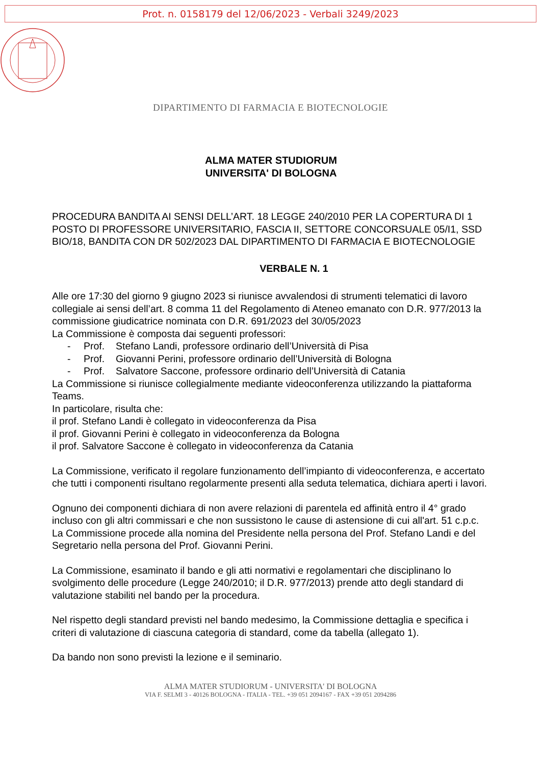Prot. n. 0158179 del 12/06/2023 - Verbali 3249/2023
DIPARTIMENTO DI FARMACIA E BIOTECNOLOGIE
ALMA MATER STUDIORUM
UNIVERSITA' DI BOLOGNA
PROCEDURA BANDITA AI SENSI DELL’ART. 18 LEGGE 240/2010 PER LA COPERTURA DI 1 POSTO DI PROFESSORE UNIVERSITARIO, FASCIA II, SETTORE CONCORSUALE 05/I1, SSD BIO/18, BANDITA CON DR 502/2023 DAL DIPARTIMENTO DI FARMACIA E BIOTECNOLOGIE
VERBALE N. 1
Alle ore 17:30 del giorno 9 giugno 2023 si riunisce avvalendosi di strumenti telematici di lavoro collegiale ai sensi dell’art. 8 comma 11 del Regolamento di Ateneo emanato con D.R. 977/2013 la commissione giudicatrice nominata con D.R. 691/2023 del 30/05/2023
La Commissione è composta dai seguenti professori:
- Prof. Stefano Landi, professore ordinario dell’Università di Pisa
- Prof. Giovanni Perini, professore ordinario dell’Università di Bologna
- Prof. Salvatore Saccone, professore ordinario dell’Università di Catania
La Commissione si riunisce collegialmente mediante videoconferenza utilizzando la piattaforma Teams.
In particolare, risulta che:
il prof. Stefano Landi è collegato in videoconferenza da Pisa
il prof. Giovanni Perini è collegato in videoconferenza da Bologna
il prof. Salvatore Saccone è collegato in videoconferenza da Catania
La Commissione, verificato il regolare funzionamento dell’impianto di videoconferenza, e accertato che tutti i componenti risultano regolarmente presenti alla seduta telematica, dichiara aperti i lavori.
Ognuno dei componenti dichiara di non avere relazioni di parentela ed affinità entro il 4° grado incluso con gli altri commissari e che non sussistono le cause di astensione di cui all'art. 51 c.p.c.
La Commissione procede alla nomina del Presidente nella persona del Prof. Stefano Landi e del Segretario nella persona del Prof. Giovanni Perini.
La Commissione, esaminato il bando e gli atti normativi e regolamentari che disciplinano lo svolgimento delle procedure (Legge 240/2010; il D.R. 977/2013) prende atto degli standard di valutazione stabiliti nel bando per la procedura.
Nel rispetto degli standard previsti nel bando medesimo, la Commissione dettaglia e specifica i criteri di valutazione di ciascuna categoria di standard, come da tabella (allegato 1).
Da bando non sono previsti la lezione e il seminario.
ALMA MATER STUDIORUM - UNIVERSITA' DI BOLOGNA
VIA F. SELMI 3 - 40126 BOLOGNA - ITALIA - TEL. +39 051 2094167 - FAX +39 051 2094286